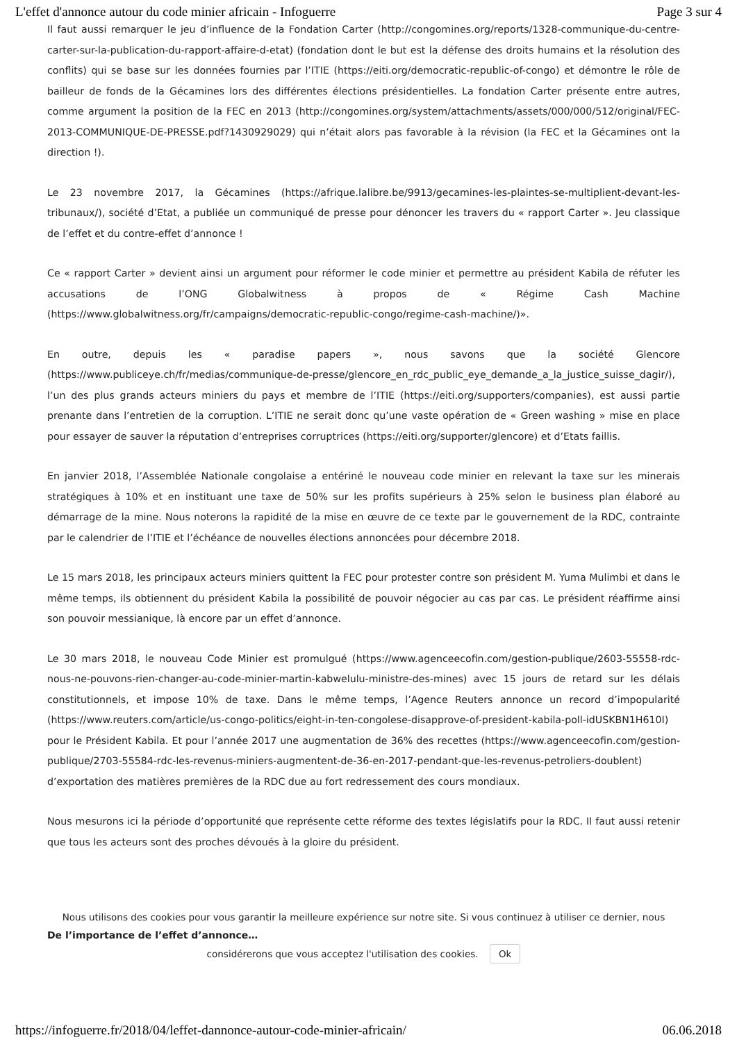L'effet d'annonce autour du code minier africain - Infoguerre Page 3 sur 4
Il faut aussi remarquer le jeu d’influence de la Fondation Carter (http://congomines.org/reports/1328-communique-du-centre-carter-sur-la-publication-du-rapport-affaire-d-etat) (fondation dont le but est la défense des droits humains et la résolution des conflits) qui se base sur les données fournies par l’ITIE (https://eiti.org/democratic-republic-of-congo) et démontre le rôle de bailleur de fonds de la Gécamines lors des différentes élections présidentielles. La fondation Carter présente entre autres, comme argument la position de la FEC en 2013 (http://congomines.org/system/attachments/assets/000/000/512/original/FEC-2013-COMMUNIQUE-DE-PRESSE.pdf?1430929029) qui n’était alors pas favorable à la révision (la FEC et la Gécamines ont la direction !).
Le 23 novembre 2017, la Gécamines (https://afrique.lalibre.be/9913/gecamines-les-plaintes-se-multiplient-devant-les-tribunaux/), société d’Etat, a publiée un communiqué de presse pour dénoncer les travers du « rapport Carter ». Jeu classique de l’effet et du contre-effet d’annonce !
Ce « rapport Carter » devient ainsi un argument pour réformer le code minier et permettre au président Kabila de réfuter les accusations de l’ONG Globalwitness à propos de « Régime Cash Machine (https://www.globalwitness.org/fr/campaigns/democratic-republic-congo/regime-cash-machine/)».
En outre, depuis les « paradise papers », nous savons que la société Glencore (https://www.publiceye.ch/fr/medias/communique-de-presse/glencore_en_rdc_public_eye_demande_a_la_justice_suisse_dagir/), l’un des plus grands acteurs miniers du pays et membre de l’ITIE (https://eiti.org/supporters/companies), est aussi partie prenante dans l’entretien de la corruption. L’ITIE ne serait donc qu’une vaste opération de « Green washing » mise en place pour essayer de sauver la réputation d’entreprises corruptrices (https://eiti.org/supporter/glencore) et d’Etats faillis.
En janvier 2018, l’Assemblée Nationale congolaise a entériné le nouveau code minier en relevant la taxe sur les minerais stratégiques à 10% et en instituant une taxe de 50% sur les profits supérieurs à 25% selon le business plan élaboré au démarrage de la mine. Nous noterons la rapidité de la mise en œuvre de ce texte par le gouvernement de la RDC, contrainte par le calendrier de l’ITIE et l’échéance de nouvelles élections annoncées pour décembre 2018.
Le 15 mars 2018, les principaux acteurs miniers quittent la FEC pour protester contre son président M. Yuma Mulimbi et dans le même temps, ils obtiennent du président Kabila la possibilité de pouvoir négocier au cas par cas. Le président réaffirme ainsi son pouvoir messianique, là encore par un effet d’annonce.
Le 30 mars 2018, le nouveau Code Minier est promulgué (https://www.agenceecofin.com/gestion-publique/2603-55558-rdc-nous-ne-pouvons-rien-changer-au-code-minier-martin-kabwelulu-ministre-des-mines) avec 15 jours de retard sur les délais constitutionnels, et impose 10% de taxe. Dans le même temps, l’Agence Reuters annonce un record d’impopularité (https://www.reuters.com/article/us-congo-politics/eight-in-ten-congolese-disapprove-of-president-kabila-poll-idUSKBN1H610I) pour le Président Kabila. Et pour l’année 2017 une augmentation de 36% des recettes (https://www.agenceecofin.com/gestion-publique/2703-55584-rdc-les-revenus-miniers-augmentent-de-36-en-2017-pendant-que-les-revenus-petroliers-doublent) d’exportation des matières premières de la RDC due au fort redressement des cours mondiaux.
Nous mesurons ici la période d’opportunité que représente cette réforme des textes législatifs pour la RDC. Il faut aussi retenir que tous les acteurs sont des proches dévoués à la gloire du président.
Nous utilisons des cookies pour vous garantir la meilleure expérience sur notre site. Si vous continuez à utiliser ce dernier, nous
De l’importance de l’effet d’annonce…
considérerons que vous acceptez l'utilisation des cookies. Ok
https://infoguerre.fr/2018/04/leffet-dannonce-autour-code-minier-africain/ 06.06.2018